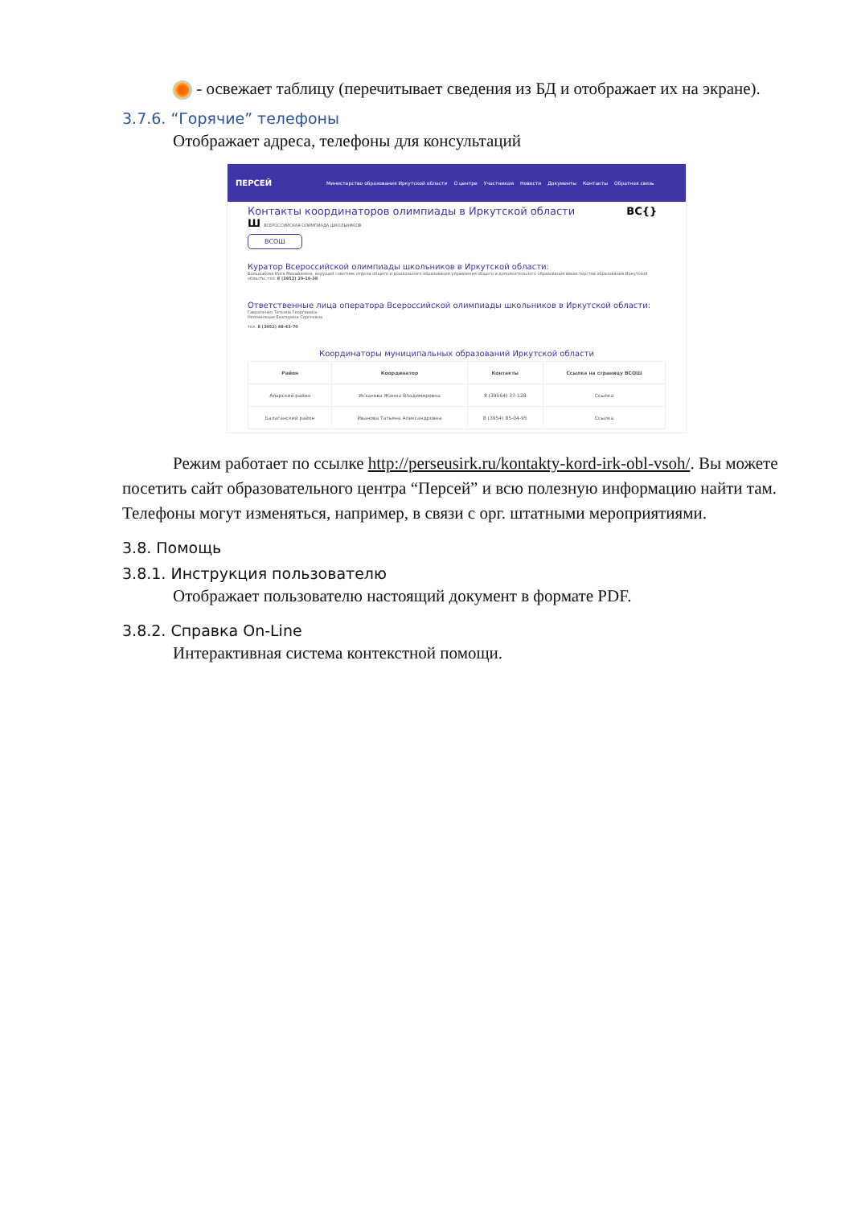- освежает таблицу (перечитывает сведения из БД и отображает их на экране).
3.7.6. “Горячие” телефоны
Отображает адреса, телефоны для консультаций
ПЕРСЕЙ Министерство образования Иркутской области О центре Участникам Новости Документы Контакты Обратная связь
Контакты координаторов олимпиады в Иркутской области ВС{}Ш ВСЕРОССИЙСКАЯ ОЛИМПИАДА ШКОЛЬНИКОВ
ВСОШ
Куратор Всероссийской олимпиады школьников в Иркутской области:
Большакова Инга Михайловна, ведущий советник отдела общего и дошкольного образования управления общего и дополнительного образования министерства образования Иркутской области, тел. 8 (3952) 20-16-38
Ответственные лица оператора Всероссийской олимпиады школьников в Иркутской области:
Гавриленко Татьяна Георгиевна
Непомнящая Екатерина Сергеевна
тел. 8 (3952) 48-43-70
Координаторы муниципальных образований Иркутской области
| Район | Координатор | Контакты | Ссылка на страницу ВСОШ |
| --- | --- | --- | --- |
| Аларский район | Исхакова Жанна Владимировна | 8 (39564) 37-128 | Ссылка |
| Балаганский район | Иванова Татьяна Александровна | 8 (3954) 85-04-95 | Ссылка |
Режим работает по ссылке http://perseusirk.ru/kontakty-kord-irk-obl-vsoh/. Вы можете посетить сайт образовательного центра “Персей” и всю полезную информацию найти там. Телефоны могут изменяться, например, в связи с орг. штатными мероприятиями.
3.8. Помощь
3.8.1. Инструкция пользователю
Отображает пользователю настоящий документ в формате PDF.
3.8.2. Справка On-Line
Интерактивная система контекстной помощи.